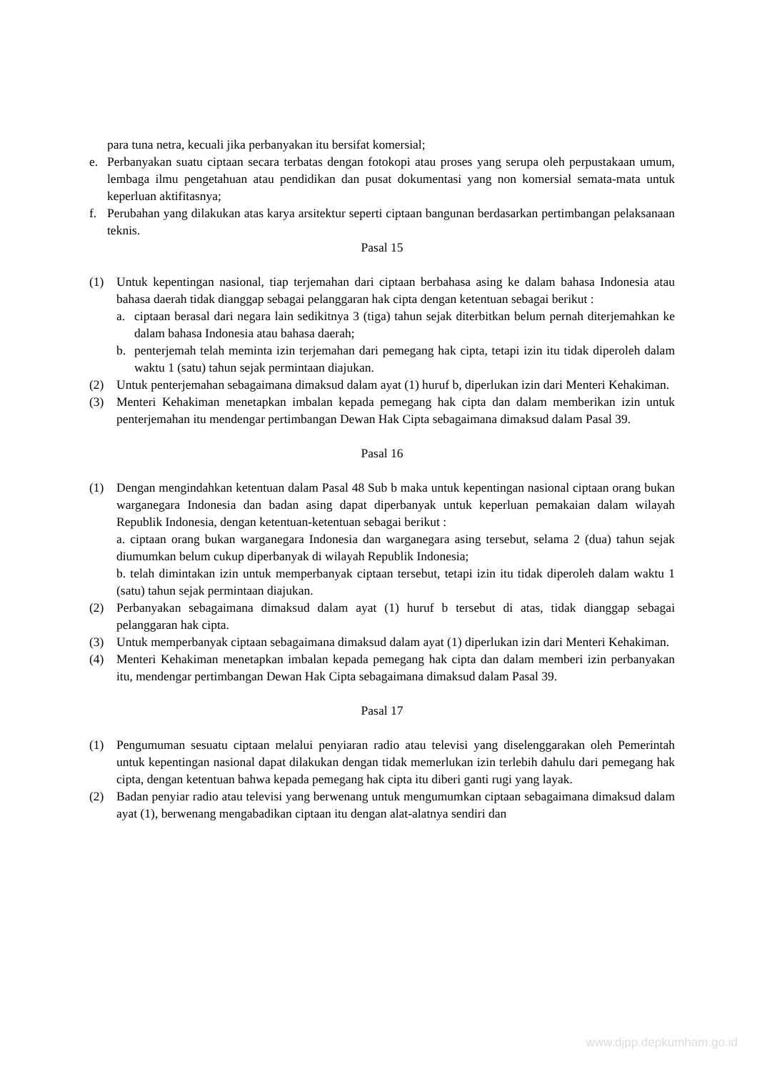para tuna netra, kecuali jika perbanyakan itu bersifat komersial;
e. Perbanyakan suatu ciptaan secara terbatas dengan fotokopi atau proses yang serupa oleh perpustakaan umum, lembaga ilmu pengetahuan atau pendidikan dan pusat dokumentasi yang non komersial semata-mata untuk keperluan aktifitasnya;
f. Perubahan yang dilakukan atas karya arsitektur seperti ciptaan bangunan berdasarkan pertimbangan pelaksanaan teknis.
Pasal 15
(1) Untuk kepentingan nasional, tiap terjemahan dari ciptaan berbahasa asing ke dalam bahasa Indonesia atau bahasa daerah tidak dianggap sebagai pelanggaran hak cipta dengan ketentuan sebagai berikut :
a. ciptaan berasal dari negara lain sedikitnya 3 (tiga) tahun sejak diterbitkan belum pernah diterjemahkan ke dalam bahasa Indonesia atau bahasa daerah;
b. penterjemah telah meminta izin terjemahan dari pemegang hak cipta, tetapi izin itu tidak diperoleh dalam waktu 1 (satu) tahun sejak permintaan diajukan.
(2) Untuk penterjemahan sebagaimana dimaksud dalam ayat (1) huruf b, diperlukan izin dari Menteri Kehakiman.
(3) Menteri Kehakiman menetapkan imbalan kepada pemegang hak cipta dan dalam memberikan izin untuk penterjemahan itu mendengar pertimbangan Dewan Hak Cipta sebagaimana dimaksud dalam Pasal 39.
Pasal 16
(1) Dengan mengindahkan ketentuan dalam Pasal 48 Sub b maka untuk kepentingan nasional ciptaan orang bukan warganegara Indonesia dan badan asing dapat diperbanyak untuk keperluan pemakaian dalam wilayah Republik Indonesia, dengan ketentuan-ketentuan sebagai berikut :
a. ciptaan orang bukan warganegara Indonesia dan warganegara asing tersebut, selama 2 (dua) tahun sejak diumumkan belum cukup diperbanyak di wilayah Republik Indonesia;
b. telah dimintakan izin untuk memperbanyak ciptaan tersebut, tetapi izin itu tidak diperoleh dalam waktu 1 (satu) tahun sejak permintaan diajukan.
(2) Perbanyakan sebagaimana dimaksud dalam ayat (1) huruf b tersebut di atas, tidak dianggap sebagai pelanggaran hak cipta.
(3) Untuk memperbanyak ciptaan sebagaimana dimaksud dalam ayat (1) diperlukan izin dari Menteri Kehakiman.
(4) Menteri Kehakiman menetapkan imbalan kepada pemegang hak cipta dan dalam memberi izin perbanyakan itu, mendengar pertimbangan Dewan Hak Cipta sebagaimana dimaksud dalam Pasal 39.
Pasal 17
(1) Pengumuman sesuatu ciptaan melalui penyiaran radio atau televisi yang diselenggarakan oleh Pemerintah untuk kepentingan nasional dapat dilakukan dengan tidak memerlukan izin terlebih dahulu dari pemegang hak cipta, dengan ketentuan bahwa kepada pemegang hak cipta itu diberi ganti rugi yang layak.
(2) Badan penyiar radio atau televisi yang berwenang untuk mengumumkan ciptaan sebagaimana dimaksud dalam ayat (1), berwenang mengabadikan ciptaan itu dengan alat-alatnya sendiri dan
www.djpp.depkumham.go.id